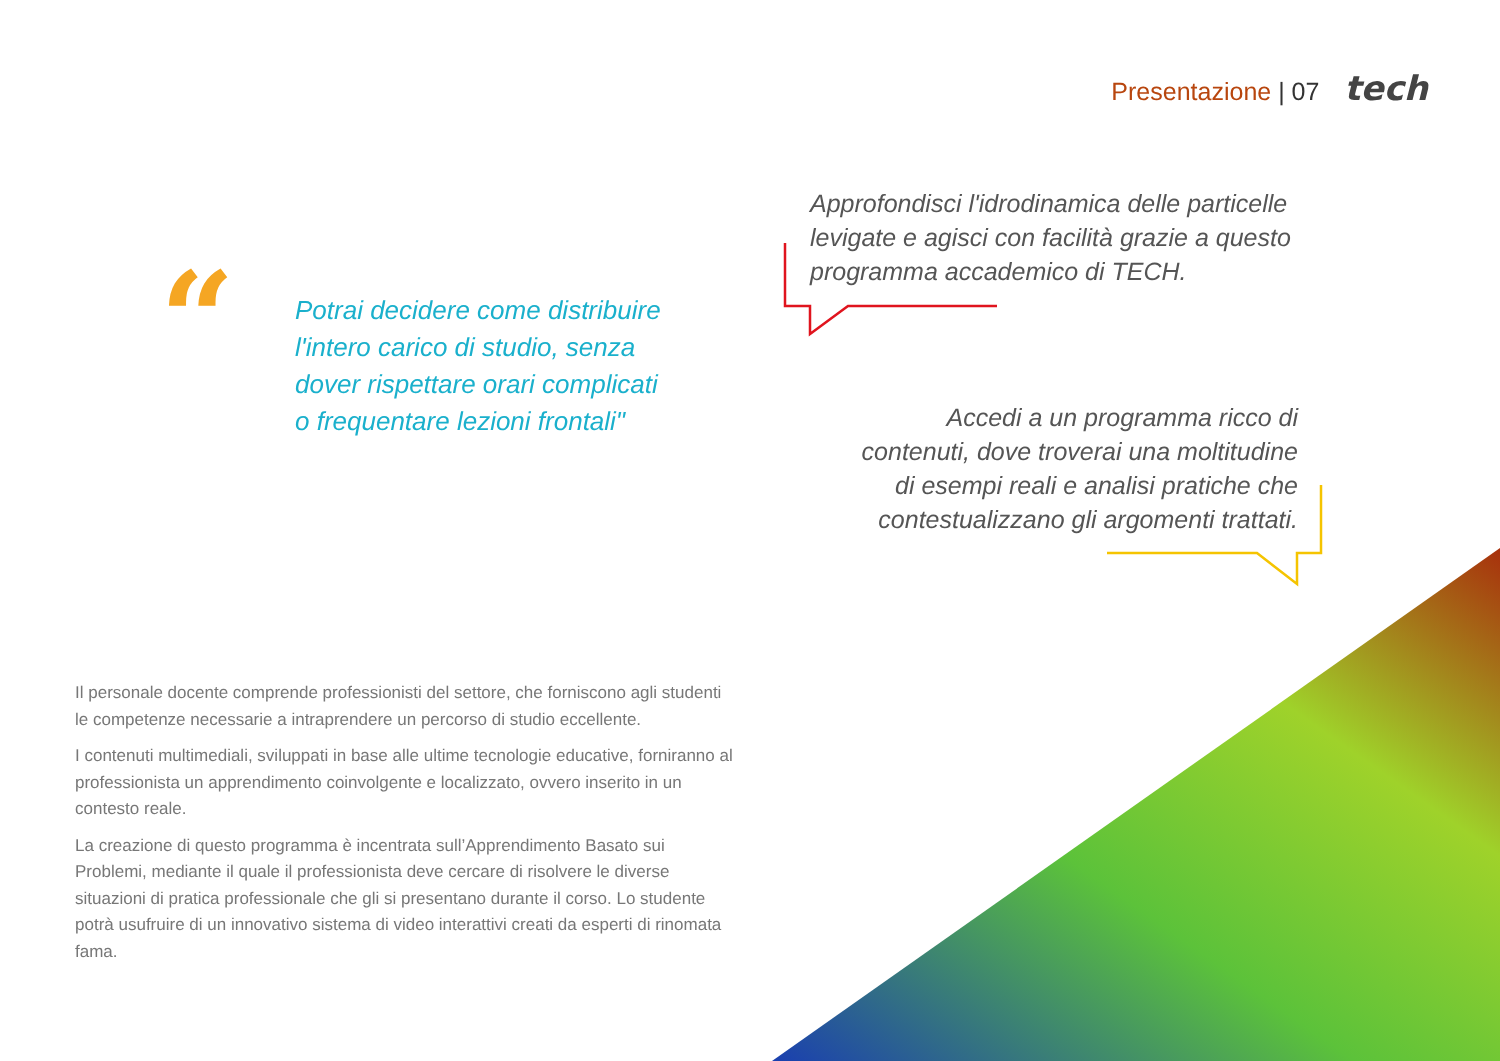Presentazione | 07 tech
“
Potrai decidere come distribuire l'intero carico di studio, senza dover rispettare orari complicati o frequentare lezioni frontali"
Approfondisci l'idrodinamica delle particelle levigate e agisci con facilità grazie a questo programma accademico di TECH.
Accedi a un programma ricco di contenuti, dove troverai una moltitudine di esempi reali e analisi pratiche che contestualizzano gli argomenti trattati.
Il personale docente comprende professionisti del settore, che forniscono agli studenti le competenze necessarie a intraprendere un percorso di studio eccellente.
I contenuti multimediali, sviluppati in base alle ultime tecnologie educative, forniranno al professionista un apprendimento coinvolgente e localizzato, ovvero inserito in un contesto reale.
La creazione di questo programma è incentrata sull’Apprendimento Basato sui Problemi, mediante il quale il professionista deve cercare di risolvere le diverse situazioni di pratica professionale che gli si presentano durante il corso. Lo studente potrà usufruire di un innovativo sistema di video interattivi creati da esperti di rinomata fama.